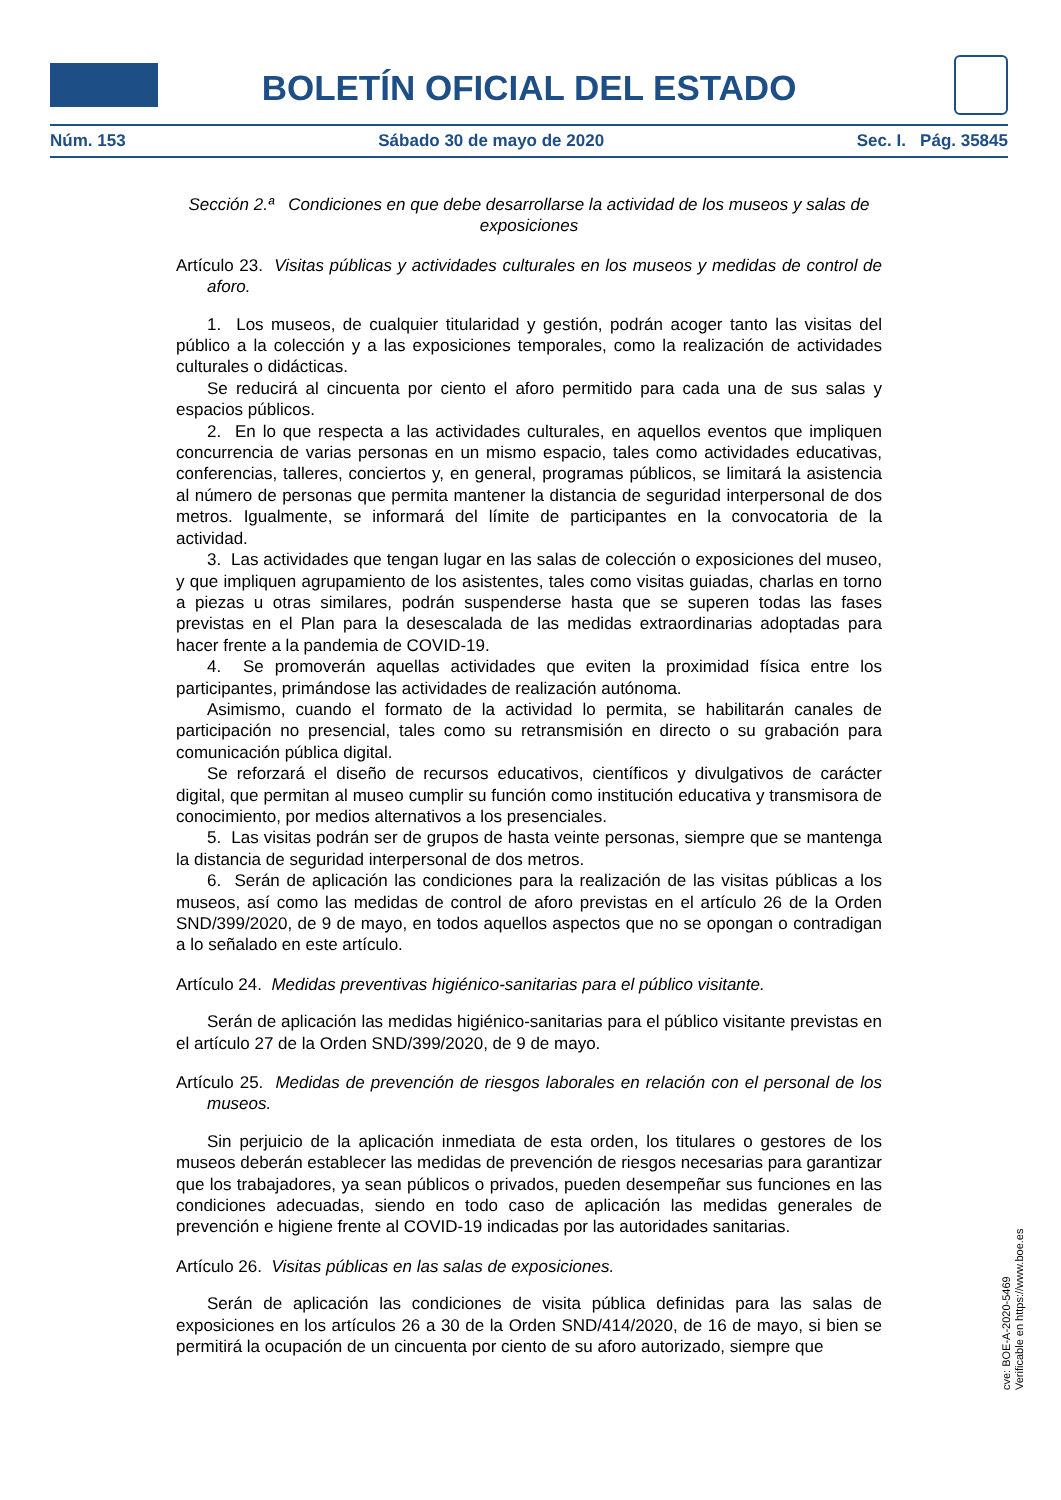BOLETÍN OFICIAL DEL ESTADO
Núm. 153 Sábado 30 de mayo de 2020 Sec. I. Pág. 35845
Sección 2.ª Condiciones en que debe desarrollarse la actividad de los museos y salas de exposiciones
Artículo 23. Visitas públicas y actividades culturales en los museos y medidas de control de aforo.
1. Los museos, de cualquier titularidad y gestión, podrán acoger tanto las visitas del público a la colección y a las exposiciones temporales, como la realización de actividades culturales o didácticas.
Se reducirá al cincuenta por ciento el aforo permitido para cada una de sus salas y espacios públicos.
2. En lo que respecta a las actividades culturales, en aquellos eventos que impliquen concurrencia de varias personas en un mismo espacio, tales como actividades educativas, conferencias, talleres, conciertos y, en general, programas públicos, se limitará la asistencia al número de personas que permita mantener la distancia de seguridad interpersonal de dos metros. Igualmente, se informará del límite de participantes en la convocatoria de la actividad.
3. Las actividades que tengan lugar en las salas de colección o exposiciones del museo, y que impliquen agrupamiento de los asistentes, tales como visitas guiadas, charlas en torno a piezas u otras similares, podrán suspenderse hasta que se superen todas las fases previstas en el Plan para la desescalada de las medidas extraordinarias adoptadas para hacer frente a la pandemia de COVID-19.
4. Se promoverán aquellas actividades que eviten la proximidad física entre los participantes, primándose las actividades de realización autónoma.
Asimismo, cuando el formato de la actividad lo permita, se habilitarán canales de participación no presencial, tales como su retransmisión en directo o su grabación para comunicación pública digital.
Se reforzará el diseño de recursos educativos, científicos y divulgativos de carácter digital, que permitan al museo cumplir su función como institución educativa y transmisora de conocimiento, por medios alternativos a los presenciales.
5. Las visitas podrán ser de grupos de hasta veinte personas, siempre que se mantenga la distancia de seguridad interpersonal de dos metros.
6. Serán de aplicación las condiciones para la realización de las visitas públicas a los museos, así como las medidas de control de aforo previstas en el artículo 26 de la Orden SND/399/2020, de 9 de mayo, en todos aquellos aspectos que no se opongan o contradigan a lo señalado en este artículo.
Artículo 24. Medidas preventivas higiénico-sanitarias para el público visitante.
Serán de aplicación las medidas higiénico-sanitarias para el público visitante previstas en el artículo 27 de la Orden SND/399/2020, de 9 de mayo.
Artículo 25. Medidas de prevención de riesgos laborales en relación con el personal de los museos.
Sin perjuicio de la aplicación inmediata de esta orden, los titulares o gestores de los museos deberán establecer las medidas de prevención de riesgos necesarias para garantizar que los trabajadores, ya sean públicos o privados, pueden desempeñar sus funciones en las condiciones adecuadas, siendo en todo caso de aplicación las medidas generales de prevención e higiene frente al COVID-19 indicadas por las autoridades sanitarias.
Artículo 26. Visitas públicas en las salas de exposiciones.
Serán de aplicación las condiciones de visita pública definidas para las salas de exposiciones en los artículos 26 a 30 de la Orden SND/414/2020, de 16 de mayo, si bien se permitirá la ocupación de un cincuenta por ciento de su aforo autorizado, siempre que
cve: BOE-A-2020-5469
Verificable en https://www.boe.es